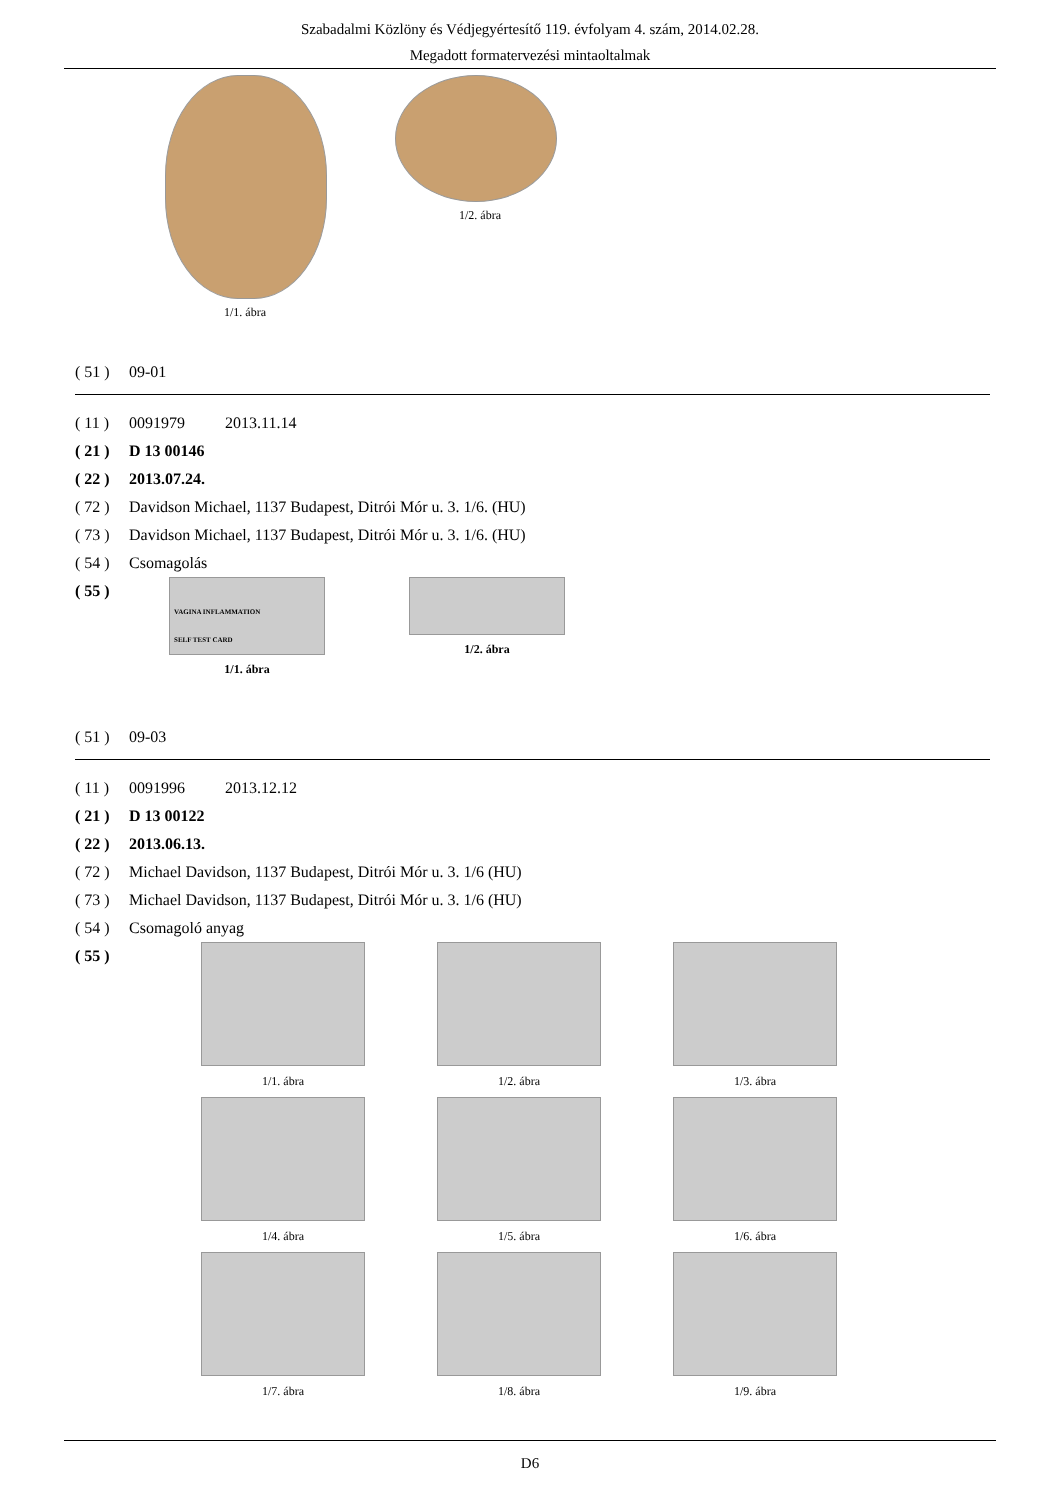Szabadalmi Közlöny és Védjegyértesítő 119. évfolyam 4. szám, 2014.02.28.
Megadott formatervezési mintaoltalmak
1/1. ábra 1/2. ábra
( 51 ) 09-01
( 11 ) 0091979 2013.11.14
( 21 ) D 13 00146
( 22 ) 2013.07.24.
( 72 ) Davidson Michael, 1137 Budapest, Ditrói Mór u. 3. 1/6. (HU)
( 73 ) Davidson Michael, 1137 Budapest, Ditrói Mór u. 3. 1/6. (HU)
( 54 ) Csomagolás
( 55 )
VAGINA INFLAMMATION
SELF TEST CARD
1/1. ábra
1/2. ábra
( 51 ) 09-03
( 11 ) 0091996 2013.12.12
( 21 ) D 13 00122
( 22 ) 2013.06.13.
( 72 ) Michael Davidson, 1137 Budapest, Ditrói Mór u. 3. 1/6 (HU)
( 73 ) Michael Davidson, 1137 Budapest, Ditrói Mór u. 3. 1/6 (HU)
( 54 ) Csomagoló anyag
( 55 )
1/1. ábra
1/2. ábra
1/3. ábra
1/4. ábra
1/5. ábra
1/6. ábra
1/7. ábra
1/8. ábra
1/9. ábra
D6